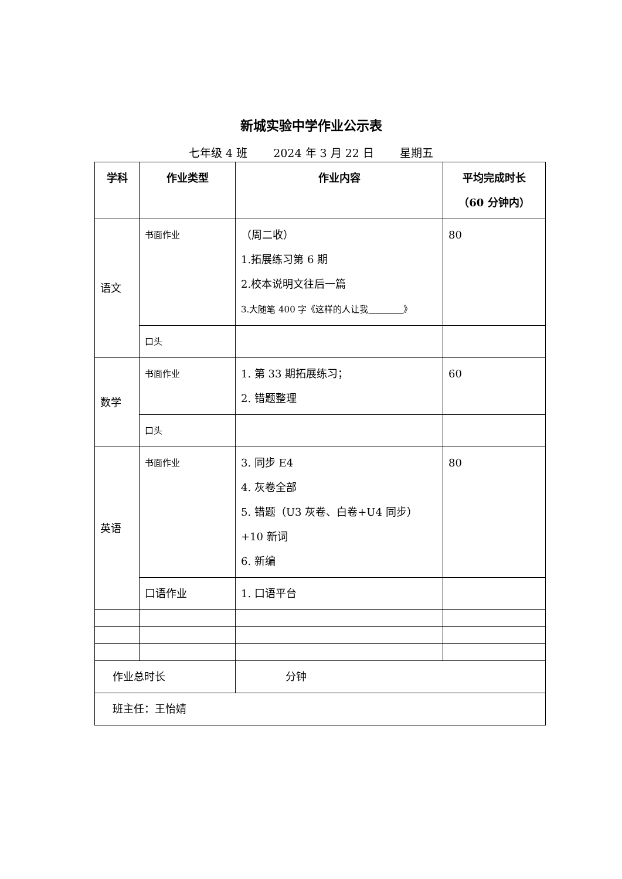新城实验中学作业公示表
七年级 4 班 2024 年 3 月 22 日 星期五
| 学科 | 作业类型 | 作业内容 | 平均完成时长 （60 分钟内） |
| --- | --- | --- | --- |
| 语文 | 书面作业 | （周二收） 1.拓展练习第 6 期 2.校本说明文往后一篇 3.大随笔 400 字《这样的人让我 》 | 80 |
| | 口头 | | |
| 数学 | 书面作业 | 1. 第 33 期拓展练习； 2. 错题整理 | 60 |
| | 口头 | | |
| 英语 | 书面作业 | 3. 同步 E4 4. 灰卷全部 5. 错题（U3 灰卷、白卷+U4 同步） +10 新词 6. 新编 | 80 |
| | 口语作业 | 1. 口语平台 | |
| 作业总时长 | | 分钟 | |
| 班主任：王怡婧 | | | |